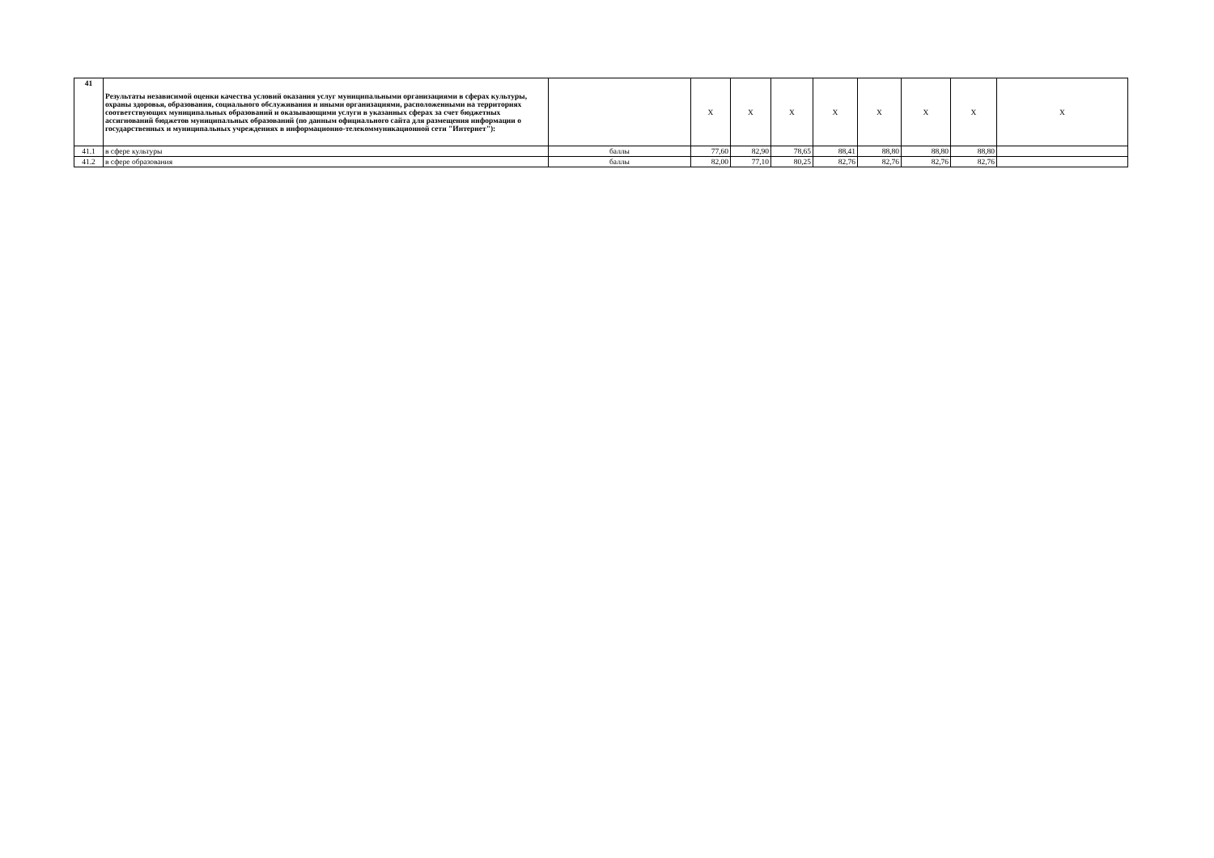| 41 | Результаты независимой оценки качества условий оказания услуг муниципальными организациями в сферах культуры, охраны здоровья, образования, социального обслуживания и иными организациями, расположенными на территориях соответствующих муниципальных образований и оказывающими услуги в указанных сферах за счет бюджетных ассигнований бюджетов муниципальных образований (по данным официального сайта для размещения информации о государственных и муниципальных учреждениях в информационно-телекоммуникационной сети "Интернет"): | | X | X | X | X | X | X | X | X |
| 41.1 | в сфере культуры | баллы | 77,60 | 82,90 | 78,65 | 88,41 | 88,80 | 88,80 | 88,80 | |
| 41.2 | в сфере образования | баллы | 82,00 | 77,10 | 80,25 | 82,76 | 82,76 | 82,76 | 82,76 | |